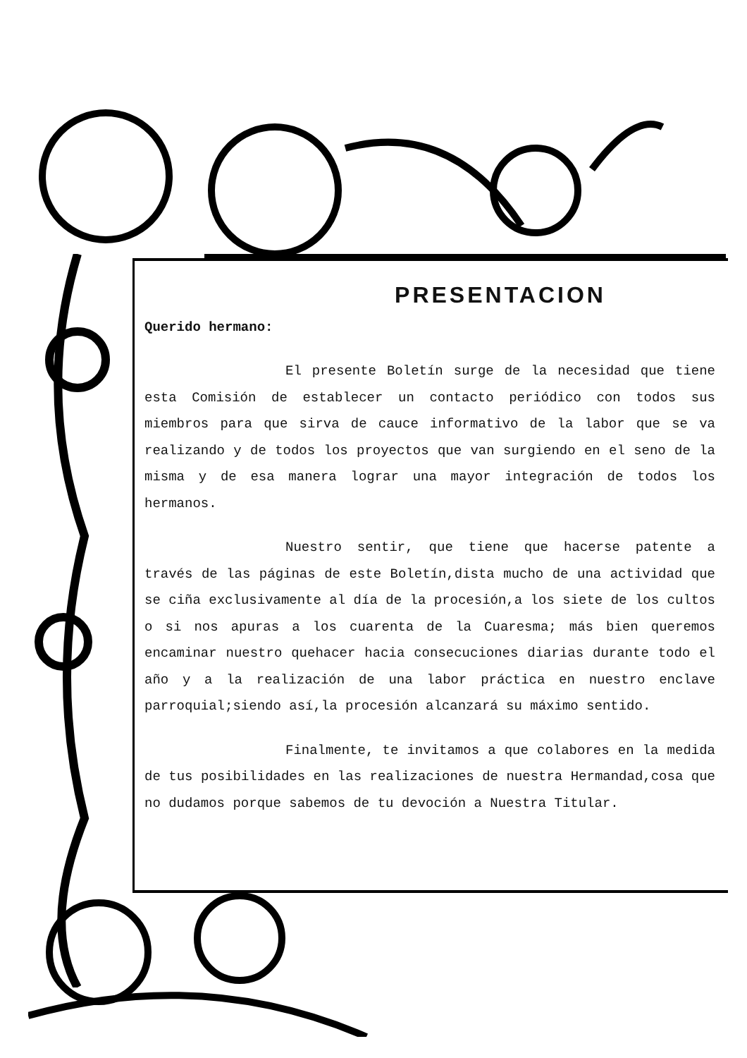PRESENTACION
Querido hermano:
El presente Boletín surge de la necesidad que tiene esta Comisión de establecer un contacto periódico con todos sus miembros para que sirva de cauce informativo de la labor que se va realizando y de todos los proyectos que van surgiendo en el seno de la misma y de esa manera lograr una mayor integración de todos los hermanos.
Nuestro sentir, que tiene que hacerse patente a través de las páginas de este Boletín,dista mucho de una actividad que se ciña exclusivamente al día de la procesión,a los siete de los cultos o si nos apuras a los cuarenta de la Cuaresma; más bien queremos encaminar nuestro quehacer hacia consecuciones diarias durante todo el año y a la realización de una labor práctica en nuestro enclave parroquial;siendo así,la procesión alcanzará su máximo sentido.
Finalmente, te invitamos a que colabores en la medida de tus posibilidades en las realizaciones de nuestra Hermandad,cosa que no dudamos porque sabemos de tu devoción a Nuestra Titular.